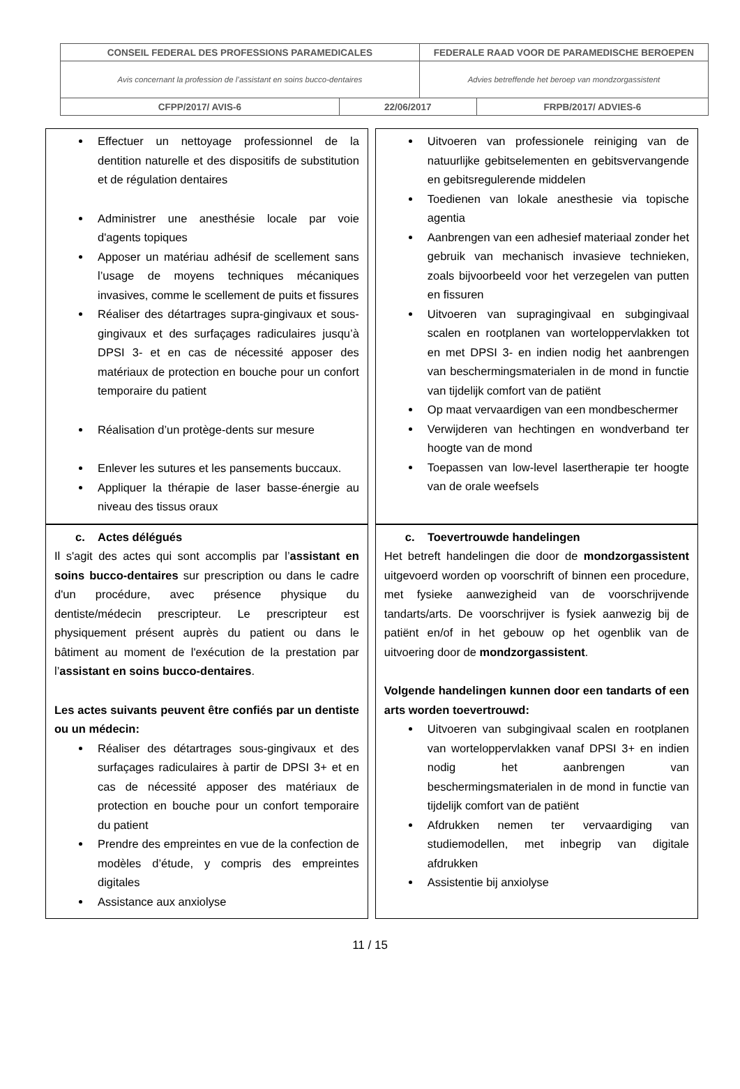| CONSEIL FEDERAL DES PROFESSIONS PARAMEDICALES | | FEDERALE RAAD VOOR DE PARAMEDISCHE BEROEPEN | |
| Avis concernant la profession de l’assistant en soins bucco-dentaires | | Advies betreffende het beroep van mondzorgassistent | |
| CFPP/2017/ AVIS-6 | 22/06/2017 | | FRPB/2017/ ADVIES-6 |
| Effectuer un nettoyage professionnel de la dentition naturelle et des dispositifs de substitution et de régulation dentaires Administrer une anesthésie locale par voie d'agents topiques Apposer un matériau adhésif de scellement sans l’usage de moyens techniques mécaniques invasives, comme le scellement de puits et fissures Réaliser des détartrages supra-gingivaux et sous-gingivaux et des surfaçages radiculaires jusqu’à DPSI 3- et en cas de nécessité apposer des matériaux de protection en bouche pour un confort temporaire du patient Réalisation d’un protège-dents sur mesure Enlever les sutures et les pansements buccaux. Appliquer la thérapie de laser basse-énergie au niveau des tissus oraux | | Uitvoeren van professionele reiniging van de natuurlijke gebitselementen en gebitsvervangende en gebitsregulerende middelen Toedienen van lokale anesthesie via topische agentia Aanbrengen van een adhesief materiaal zonder het gebruik van mechanisch invasieve technieken, zoals bijvoorbeeld voor het verzegelen van putten en fissuren Uitvoeren van supragingivaal en subgingivaal scalen en rootplanen van worteloppervlakken tot en met DPSI 3- en indien nodig het aanbrengen van beschermingsmaterialen in de mond in functie van tijdelijk comfort van de patiënt Op maat vervaardigen van een mondbeschermer Verwijderen van hechtingen en wondverband ter hoogte van de mond Toepassen van low-level lasertherapie ter hoogte van de orale weefsels |
| c. Actes délégués Il s'agit des actes qui sont accomplis par l’ assistant en soins bucco-dentaires sur prescription ou dans le cadre d'un procédure, avec présence physique du dentiste/médecin prescripteur. Le prescripteur est physiquement présent auprès du patient ou dans le bâtiment au moment de l'exécution de la prestation par l’ assistant en soins bucco-dentaires . Les actes suivants peuvent être confiés par un dentiste ou un médecin: Réaliser des détartrages sous-gingivaux et des surfaçages radiculaires à partir de DPSI 3+ et en cas de nécessité apposer des matériaux de protection en bouche pour un confort temporaire du patient Prendre des empreintes en vue de la confection de modèles d’étude, y compris des empreintes digitales Assistance aux anxiolyse | | c. Toevertrouwde handelingen Het betreft handelingen die door de mondzorgassistent uitgevoerd worden op voorschrift of binnen een procedure, met fysieke aanwezigheid van de voorschrijvende tandarts/arts. De voorschrijver is fysiek aanwezig bij de patiënt en/of in het gebouw op het ogenblik van de uitvoering door de mondzorgassistent . Volgende handelingen kunnen door een tandarts of een arts worden toevertrouwd: Uitvoeren van subgingivaal scalen en rootplanen van worteloppervlakken vanaf DPSI 3+ en indien nodig het aanbrengen van beschermingsmaterialen in de mond in functie van tijdelijk comfort van de patiënt Afdrukken nemen ter vervaardiging van studiemodellen, met inbegrip van digitale afdrukken Assistentie bij anxiolyse |
11 / 15